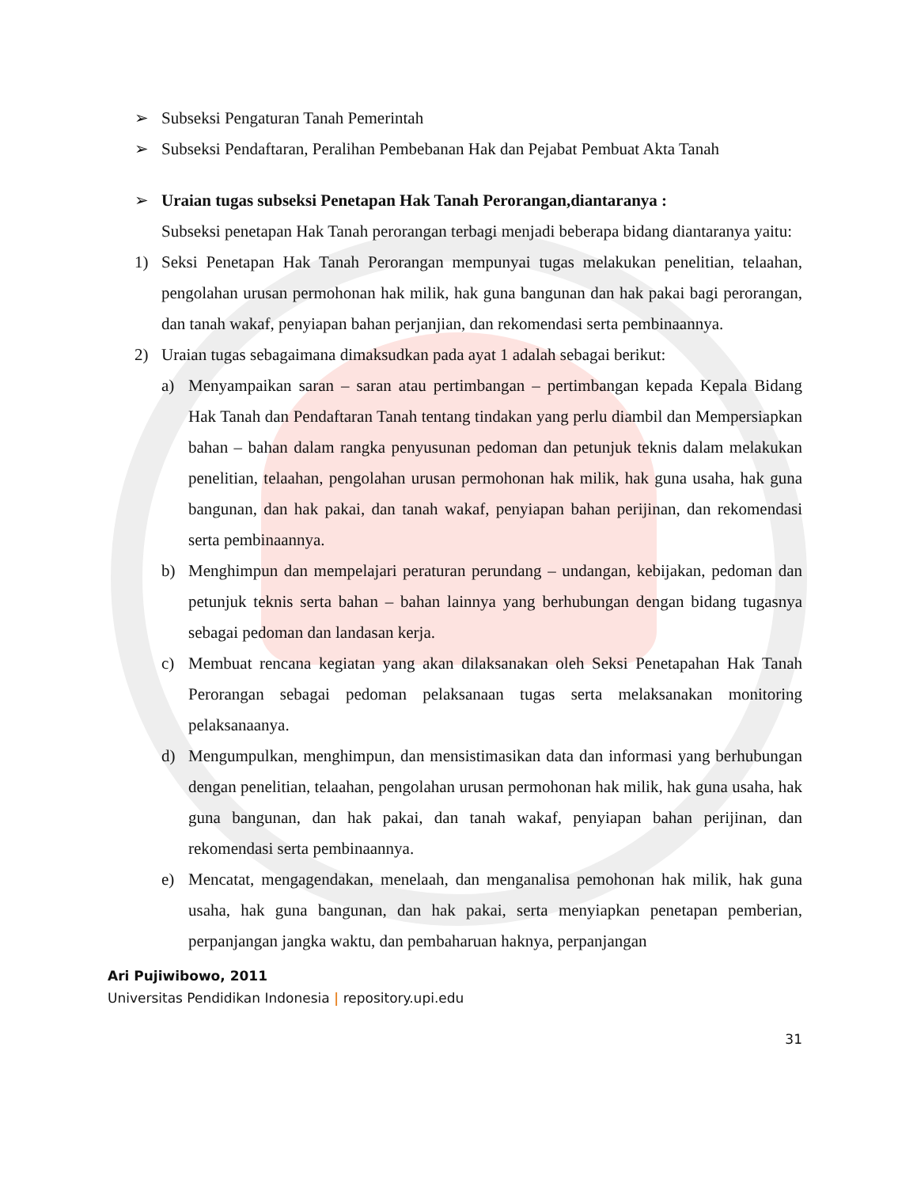➢ Subseksi Pengaturan Tanah Pemerintah
➢ Subseksi Pendaftaran, Peralihan Pembebanan Hak dan Pejabat Pembuat Akta Tanah
➢ Uraian tugas subseksi Penetapan Hak Tanah Perorangan,diantaranya :
Subseksi penetapan Hak Tanah perorangan terbagi menjadi beberapa bidang diantaranya yaitu:
1) Seksi Penetapan Hak Tanah Perorangan mempunyai tugas melakukan penelitian, telaahan, pengolahan urusan permohonan hak milik, hak guna bangunan dan hak pakai bagi perorangan, dan tanah wakaf, penyiapan bahan perjanjian, dan rekomendasi serta pembinaannya.
2) Uraian tugas sebagaimana dimaksudkan pada ayat 1 adalah sebagai berikut:
a) Menyampaikan saran – saran atau pertimbangan – pertimbangan kepada Kepala Bidang Hak Tanah dan Pendaftaran Tanah tentang tindakan yang perlu diambil dan Mempersiapkan bahan – bahan dalam rangka penyusunan pedoman dan petunjuk teknis dalam melakukan penelitian, telaahan, pengolahan urusan permohonan hak milik, hak guna usaha, hak guna bangunan, dan hak pakai, dan tanah wakaf, penyiapan bahan perijinan, dan rekomendasi serta pembinaannya.
b) Menghimpun dan mempelajari peraturan perundang – undangan, kebijakan, pedoman dan petunjuk teknis serta bahan – bahan lainnya yang berhubungan dengan bidang tugasnya sebagai pedoman dan landasan kerja.
c) Membuat rencana kegiatan yang akan dilaksanakan oleh Seksi Penetapahan Hak Tanah Perorangan sebagai pedoman pelaksanaan tugas serta melaksanakan monitoring pelaksanaanya.
d) Mengumpulkan, menghimpun, dan mensistimasikan data dan informasi yang berhubungan dengan penelitian, telaahan, pengolahan urusan permohonan hak milik, hak guna usaha, hak guna bangunan, dan hak pakai, dan tanah wakaf, penyiapan bahan perijinan, dan rekomendasi serta pembinaannya.
e) Mencatat, mengagendakan, menelaah, dan menganalisa pemohonan hak milik, hak guna usaha, hak guna bangunan, dan hak pakai, serta menyiapkan penetapan pemberian, perpanjangan jangka waktu, dan pembaharuan haknya, perpanjangan
Ari Pujiwibowo, 2011
Universitas Pendidikan Indonesia | repository.upi.edu
31